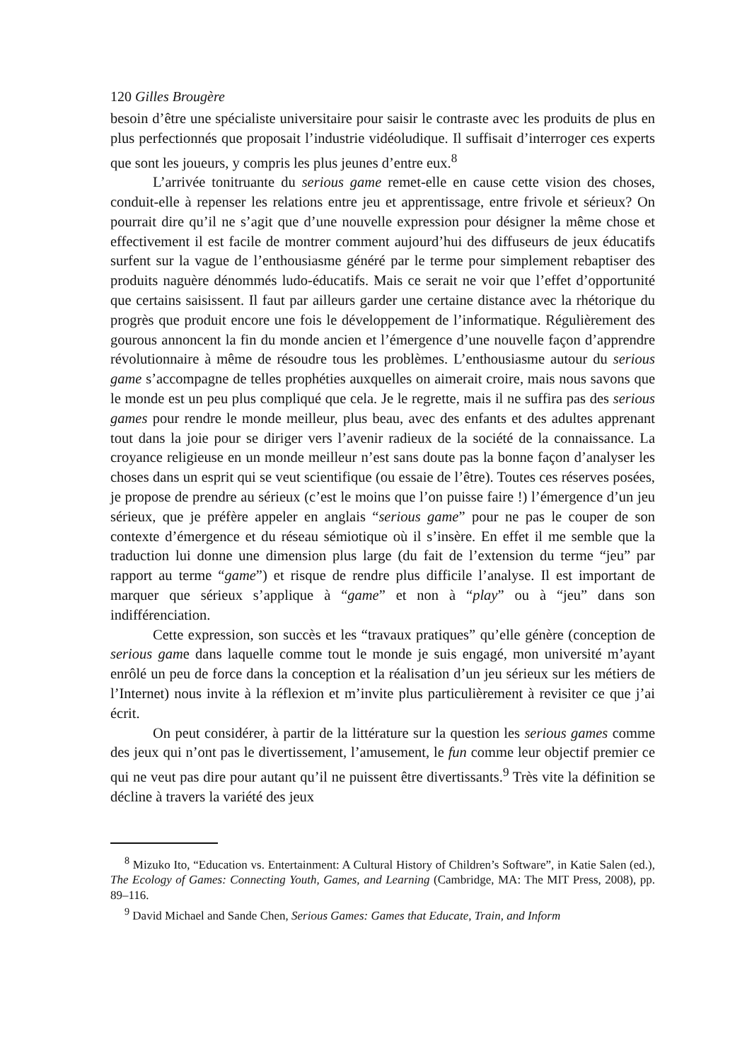120 Gilles Brougère
besoin d’être une spécialiste universitaire pour saisir le contraste avec les produits de plus en plus perfectionnés que proposait l’industrie vidéoludique. Il suffisait d’interroger ces experts que sont les joueurs, y compris les plus jeunes d’entre eux.<sup>8</sup>
L’arrivée tonitruante du serious game remet-elle en cause cette vision des choses, conduit-elle à repenser les relations entre jeu et apprentissage, entre frivole et sérieux? On pourrait dire qu’il ne s’agit que d’une nouvelle expression pour désigner la même chose et effectivement il est facile de montrer comment aujourd’hui des diffuseurs de jeux éducatifs surfent sur la vague de l’enthousiasme généré par le terme pour simplement rebaptiser des produits naguère dénommés ludo-éducatifs. Mais ce serait ne voir que l’effet d’opportunité que certains saisissent. Il faut par ailleurs garder une certaine distance avec la rhétorique du progrès que produit encore une fois le développement de l’informatique. Régulièrement des gourous annoncent la fin du monde ancien et l’émergence d’une nouvelle façon d’apprendre révolutionnaire à même de résoudre tous les problèmes. L’enthousiasme autour du serious game s’accompagne de telles prophéties auxquelles on aimerait croire, mais nous savons que le monde est un peu plus compliqué que cela. Je le regrette, mais il ne suffira pas des serious games pour rendre le monde meilleur, plus beau, avec des enfants et des adultes apprenant tout dans la joie pour se diriger vers l’avenir radieux de la société de la connaissance. La croyance religieuse en un monde meilleur n’est sans doute pas la bonne façon d’analyser les choses dans un esprit qui se veut scientifique (ou essaie de l’être). Toutes ces réserves posées, je propose de prendre au sérieux (c’est le moins que l’on puisse faire !) l’émergence d’un jeu sérieux, que je préfère appeler en anglais “serious game” pour ne pas le couper de son contexte d’émergence et du réseau sémiotique où il s’insère. En effet il me semble que la traduction lui donne une dimension plus large (du fait de l’extension du terme “jeu” par rapport au terme “game”) et risque de rendre plus difficile l’analyse. Il est important de marquer que sérieux s’applique à “game” et non à “play” ou à “jeu” dans son indifférenciation.
Cette expression, son succès et les “travaux pratiques” qu’elle génère (conception de serious game dans laquelle comme tout le monde je suis engagé, mon université m’ayant enrôlé un peu de force dans la conception et la réalisation d’un jeu sérieux sur les métiers de l’Internet) nous invite à la réflexion et m’invite plus particulièrement à revisiter ce que j’ai écrit.
On peut considérer, à partir de la littérature sur la question les serious games comme des jeux qui n’ont pas le divertissement, l’amusement, le fun comme leur objectif premier ce qui ne veut pas dire pour autant qu’il ne puissent être divertissants.<sup>9</sup> Très vite la définition se décline à travers la variété des jeux
<sup>8</sup> Mizuko Ito, “Education vs. Entertainment: A Cultural History of Children’s Software”, in Katie Salen (ed.), The Ecology of Games: Connecting Youth, Games, and Learning (Cambridge, MA: The MIT Press, 2008), pp. 89–116.
<sup>9</sup> David Michael and Sande Chen, Serious Games: Games that Educate, Train, and Inform